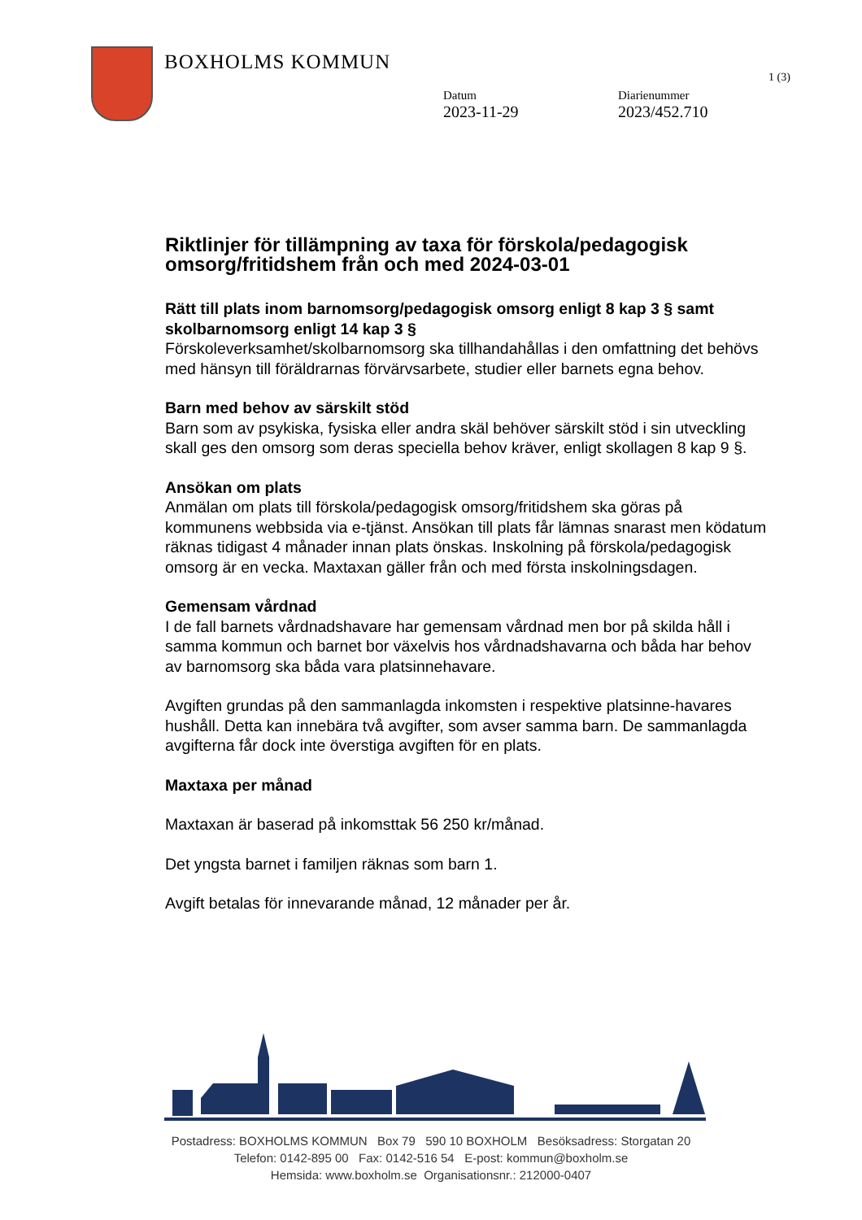BOXHOLMS KOMMUN
1 (3)
Datum
2023-11-29
Diarienummer
2023/452.710
Riktlinjer för tillämpning av taxa för förskola/pedagogisk omsorg/fritidshem från och med 2024-03-01
Rätt till plats inom barnomsorg/pedagogisk omsorg enligt 8 kap 3 § samt skolbarnomsorg enligt 14 kap 3 §
Förskoleverksamhet/skolbarnomsorg ska tillhandahållas i den omfattning det behövs med hänsyn till föräldrarnas förvärvsarbete, studier eller barnets egna behov.
Barn med behov av särskilt stöd
Barn som av psykiska, fysiska eller andra skäl behöver särskilt stöd i sin utveckling skall ges den omsorg som deras speciella behov kräver, enligt skollagen 8 kap 9 §.
Ansökan om plats
Anmälan om plats till förskola/pedagogisk omsorg/fritidshem ska göras på kommunens webbsida via e-tjänst. Ansökan till plats får lämnas snarast men ködatum räknas tidigast 4 månader innan plats önskas. Inskolning på förskola/pedagogisk omsorg är en vecka. Maxtaxan gäller från och med första inskolningsdagen.
Gemensam vårdnad
I de fall barnets vårdnadshavare har gemensam vårdnad men bor på skilda håll i samma kommun och barnet bor växelvis hos vårdnadshavarna och båda har behov av barnomsorg ska båda vara platsinnehavare.
Avgiften grundas på den sammanlagda inkomsten i respektive platsinne-havares hushåll. Detta kan innebära två avgifter, som avser samma barn. De sammanlagda avgifterna får dock inte överstiga avgiften för en plats.
Maxtaxa per månad
Maxtaxan är baserad på inkomsttak 56 250 kr/månad.
Det yngsta barnet i familjen räknas som barn 1.
Avgift betalas för innevarande månad, 12 månader per år.
Postadress: BOXHOLMS KOMMUN Box 79 590 10 BOXHOLM Besöksadress: Storgatan 20
Telefon: 0142-895 00 Fax: 0142-516 54 E-post: kommun@boxholm.se
Hemsida: www.boxholm.se Organisationsnr.: 212000-0407